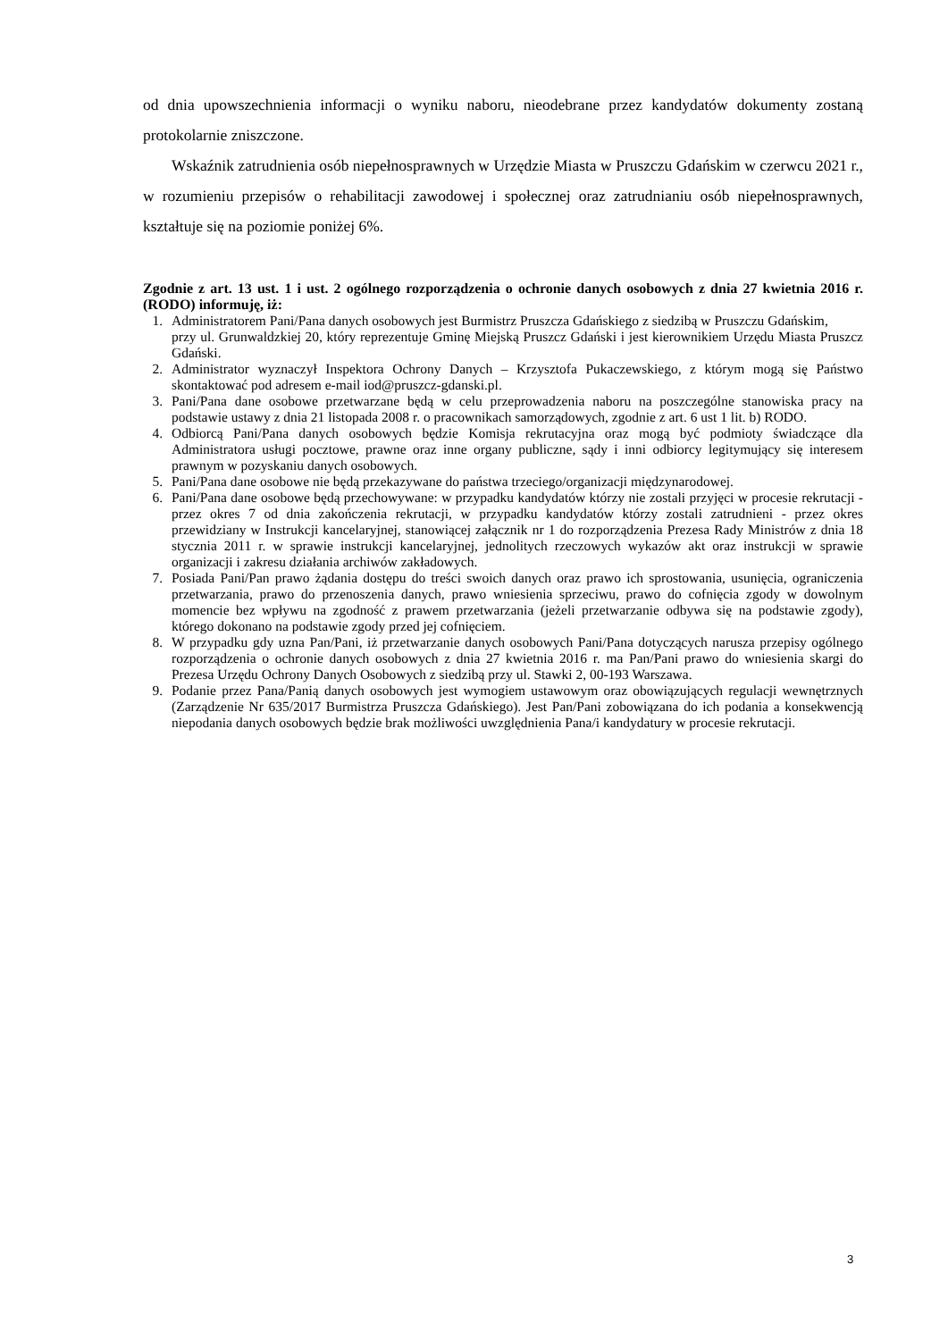od dnia upowszechnienia informacji o wyniku naboru, nieodebrane przez kandydatów dokumenty zostaną protokolarnie zniszczone.
Wskaźnik zatrudnienia osób niepełnosprawnych w Urzędzie Miasta w Pruszczu Gdańskim w czerwcu 2021 r., w rozumieniu przepisów o rehabilitacji zawodowej i społecznej oraz zatrudnianiu osób niepełnosprawnych, kształtuje się na poziomie poniżej 6%.
Zgodnie z art. 13 ust. 1 i ust. 2 ogólnego rozporządzenia o ochronie danych osobowych z dnia 27 kwietnia 2016 r. (RODO) informuję, iż:
1. Administratorem Pani/Pana danych osobowych jest Burmistrz Pruszcza Gdańskiego z siedzibą w Pruszczu Gdańskim,
przy ul. Grunwaldzkiej 20, który reprezentuje Gminę Miejską Pruszcz Gdański i jest kierownikiem Urzędu Miasta Pruszcz Gdański.
2. Administrator wyznaczył Inspektora Ochrony Danych – Krzysztofa Pukaczewskiego, z którym mogą się Państwo skontaktować pod adresem e-mail iod@pruszcz-gdanski.pl.
3. Pani/Pana dane osobowe przetwarzane będą w celu przeprowadzenia naboru na poszczególne stanowiska pracy na podstawie ustawy z dnia 21 listopada 2008 r. o pracownikach samorządowych, zgodnie z art. 6 ust 1 lit. b) RODO.
4. Odbiorcą Pani/Pana danych osobowych będzie Komisja rekrutacyjna oraz mogą być podmioty świadczące dla Administratora usługi pocztowe, prawne oraz inne organy publiczne, sądy i inni odbiorcy legitymujący się interesem prawnym w pozyskaniu danych osobowych.
5. Pani/Pana dane osobowe nie będą przekazywane do państwa trzeciego/organizacji międzynarodowej.
6. Pani/Pana dane osobowe będą przechowywane: w przypadku kandydatów którzy nie zostali przyjęci w procesie rekrutacji - przez okres 7 od dnia zakończenia rekrutacji, w przypadku kandydatów którzy zostali zatrudnieni - przez okres przewidziany w Instrukcji kancelaryjnej, stanowiącej załącznik nr 1 do rozporządzenia Prezesa Rady Ministrów z dnia 18 stycznia 2011 r. w sprawie instrukcji kancelaryjnej, jednolitych rzeczowych wykazów akt oraz instrukcji w sprawie organizacji i zakresu działania archiwów zakładowych.
7. Posiada Pani/Pan prawo żądania dostępu do treści swoich danych oraz prawo ich sprostowania, usunięcia, ograniczenia przetwarzania, prawo do przenoszenia danych, prawo wniesienia sprzeciwu, prawo do cofnięcia zgody w dowolnym momencie bez wpływu na zgodność z prawem przetwarzania (jeżeli przetwarzanie odbywa się na podstawie zgody), którego dokonano na podstawie zgody przed jej cofnięciem.
8. W przypadku gdy uzna Pan/Pani, iż przetwarzanie danych osobowych Pani/Pana dotyczących narusza przepisy ogólnego rozporządzenia o ochronie danych osobowych z dnia 27 kwietnia 2016 r. ma Pan/Pani prawo do wniesienia skargi do Prezesa Urzędu Ochrony Danych Osobowych z siedzibą przy ul. Stawki 2, 00-193 Warszawa.
9. Podanie przez Pana/Panią danych osobowych jest wymogiem ustawowym oraz obowiązujących regulacji wewnętrznych (Zarządzenie Nr 635/2017 Burmistrza Pruszcza Gdańskiego). Jest Pan/Pani zobowiązana do ich podania a konsekwencją niepodania danych osobowych będzie brak możliwości uwzględnienia Pana/i kandydatury w procesie rekrutacji.
3